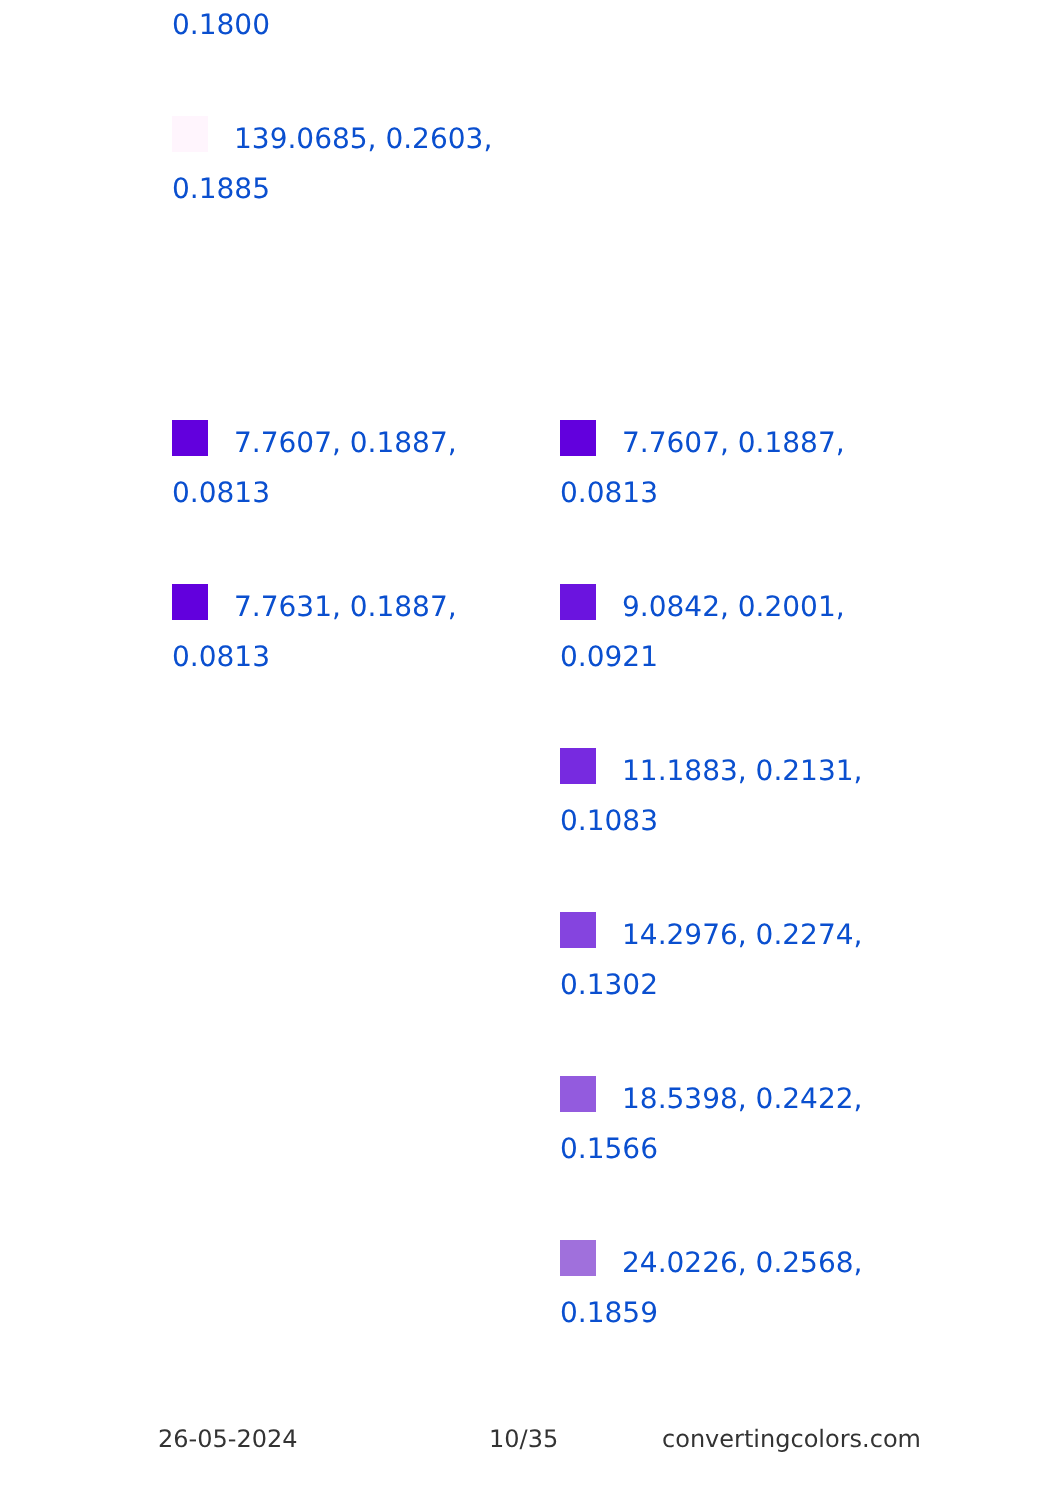0.1800
139.0685, 0.2603, 0.1885
7.7607, 0.1887, 0.0813
7.7607, 0.1887, 0.0813
7.7631, 0.1887, 0.0813
9.0842, 0.2001, 0.0921
11.1883, 0.2131, 0.1083
14.2976, 0.2274, 0.1302
18.5398, 0.2422, 0.1566
24.0226, 0.2568, 0.1859
26-05-2024 10/35 convertingcolors.com